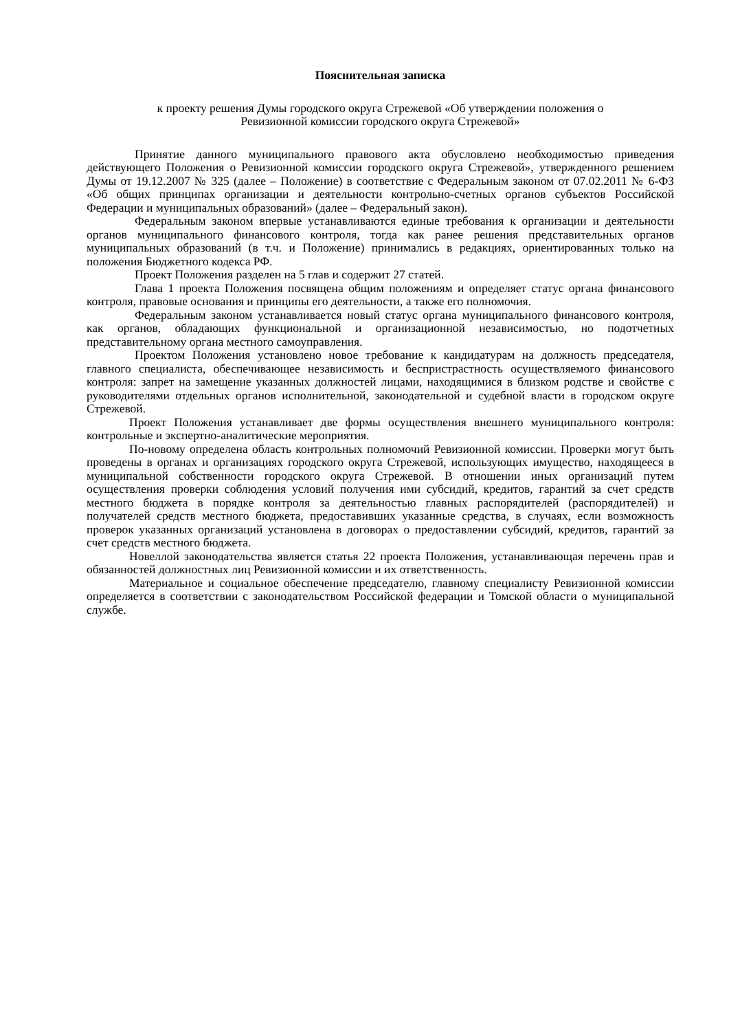Пояснительная записка
к проекту решения Думы городского округа Стрежевой «Об утверждении положения о
Ревизионной комиссии городского округа Стрежевой»
Принятие данного муниципального правового акта обусловлено необходимостью приведения действующего Положения о Ревизионной комиссии городского округа Стрежевой», утвержденного решением Думы от 19.12.2007 № 325 (далее – Положение) в соответствие с Федеральным законом от 07.02.2011 № 6-ФЗ «Об общих принципах организации и деятельности контрольно-счетных органов субъектов Российской Федерации и муниципальных образований» (далее – Федеральный закон).
Федеральным законом впервые устанавливаются единые требования к организации и деятельности органов муниципального финансового контроля, тогда как ранее решения представительных органов муниципальных образований (в т.ч. и Положение) принимались в редакциях, ориентированных только на положения Бюджетного кодекса РФ.
Проект Положения разделен на 5 глав и содержит 27 статей.
Глава 1 проекта Положения посвящена общим положениям и определяет статус органа финансового контроля, правовые основания и принципы его деятельности, а также его полномочия.
Федеральным законом устанавливается новый статус органа муниципального финансового контроля, как органов, обладающих функциональной и организационной независимостью, но подотчетных представительному органа местного самоуправления.
Проектом Положения установлено новое требование к кандидатурам на должность председателя, главного специалиста, обеспечивающее независимость и беспристрастность осуществляемого финансового контроля: запрет на замещение указанных должностей лицами, находящимися в близком родстве и свойстве с руководителями отдельных органов исполнительной, законодательной и судебной власти в городском округе Стрежевой.
Проект Положения устанавливает две формы осуществления внешнего муниципального контроля: контрольные и экспертно-аналитические мероприятия.
По-новому определена область контрольных полномочий Ревизионной комиссии. Проверки могут быть проведены в органах и организациях городского округа Стрежевой, использующих имущество, находящееся в муниципальной собственности городского округа Стрежевой. В отношении иных организаций путем осуществления проверки соблюдения условий получения ими субсидий, кредитов, гарантий за счет средств местного бюджета в порядке контроля за деятельностью главных распорядителей (распорядителей) и получателей средств местного бюджета, предоставивших указанные средства, в случаях, если возможность проверок указанных организаций установлена в договорах о предоставлении субсидий, кредитов, гарантий за счет средств местного бюджета.
Новеллой законодательства является статья 22 проекта Положения, устанавливающая перечень прав и обязанностей должностных лиц Ревизионной комиссии и их ответственность.
Материальное и социальное обеспечение председателю, главному специалисту Ревизионной комиссии определяется в соответствии с законодательством Российской федерации и Томской области о муниципальной службе.